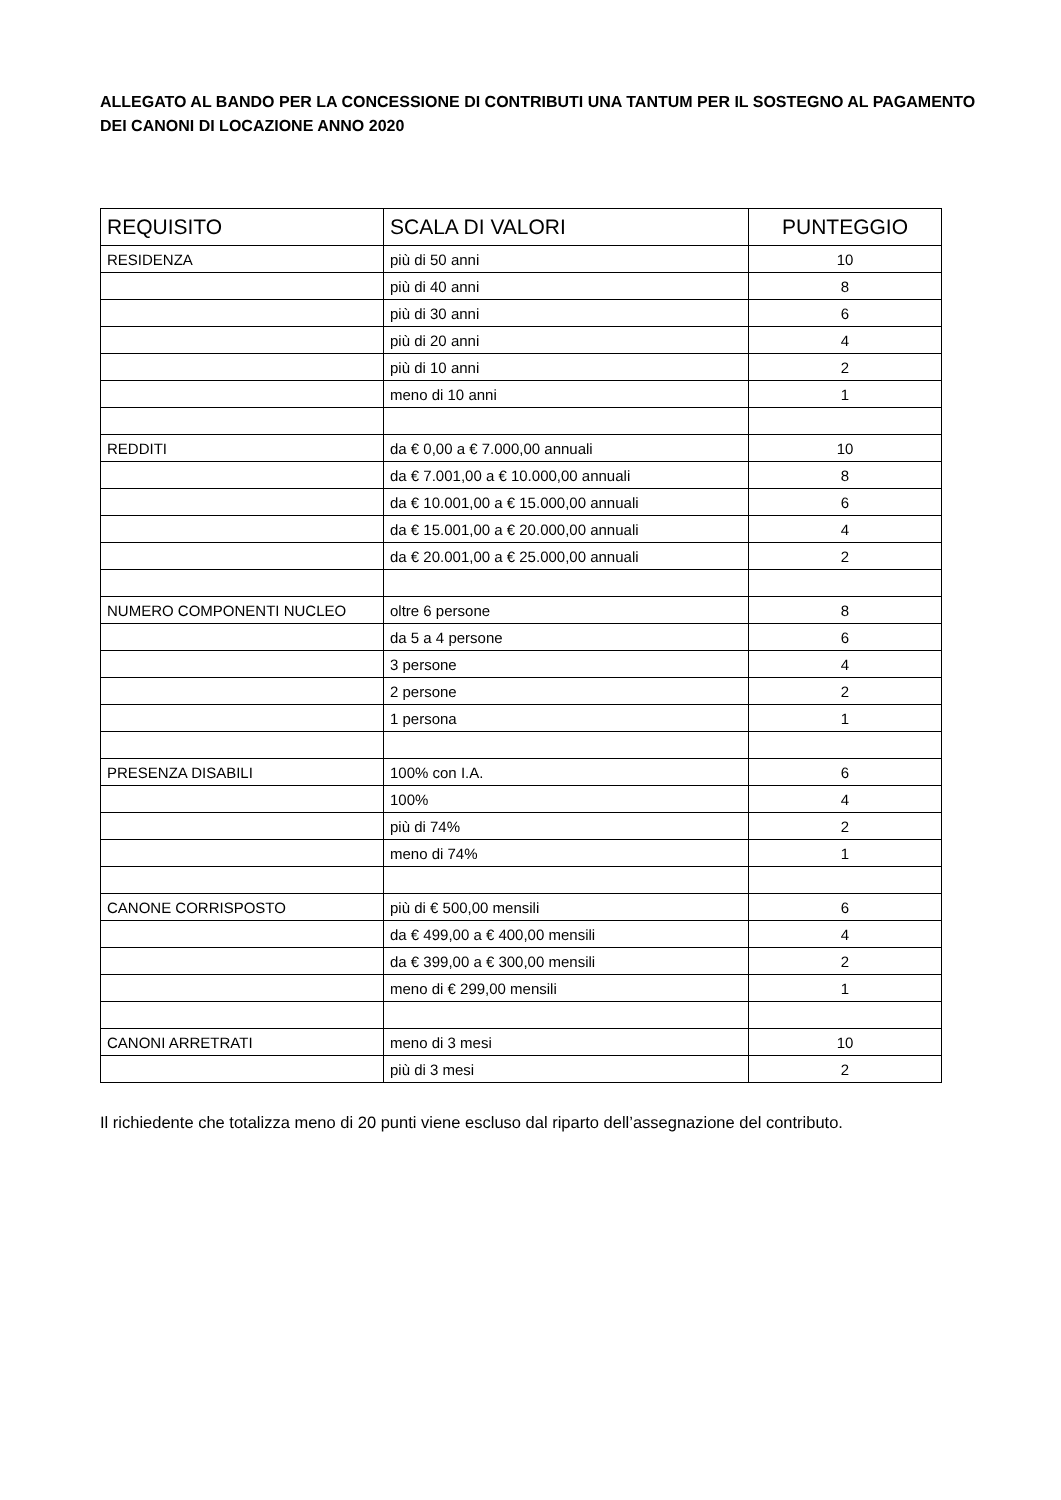ALLEGATO AL BANDO PER LA CONCESSIONE DI CONTRIBUTI UNA TANTUM PER IL SOSTEGNO AL PAGAMENTO DEI CANONI DI LOCAZIONE ANNO 2020
| REQUISITO | SCALA DI VALORI | PUNTEGGIO |
| --- | --- | --- |
| RESIDENZA | più di 50 anni | 10 |
| | più di 40 anni | 8 |
| | più di 30 anni | 6 |
| | più di 20 anni | 4 |
| | più di 10 anni | 2 |
| | meno di 10 anni | 1 |
| REDDITI | da € 0,00 a € 7.000,00 annuali | 10 |
| | da € 7.001,00 a € 10.000,00 annuali | 8 |
| | da € 10.001,00 a € 15.000,00 annuali | 6 |
| | da € 15.001,00 a € 20.000,00 annuali | 4 |
| | da € 20.001,00 a € 25.000,00 annuali | 2 |
| NUMERO COMPONENTI NUCLEO | oltre 6 persone | 8 |
| | da 5 a 4 persone | 6 |
| | 3 persone | 4 |
| | 2 persone | 2 |
| | 1 persona | 1 |
| PRESENZA DISABILI | 100% con I.A. | 6 |
| | 100% | 4 |
| | più di 74% | 2 |
| | meno di 74% | 1 |
| CANONE CORRISPOSTO | più di € 500,00 mensili | 6 |
| | da € 499,00 a € 400,00 mensili | 4 |
| | da € 399,00 a € 300,00 mensili | 2 |
| | meno di € 299,00 mensili | 1 |
| CANONI ARRETRATI | meno di 3 mesi | 10 |
| | più di 3 mesi | 2 |
Il richiedente che totalizza meno di 20 punti viene escluso dal riparto dell’assegnazione del contributo.